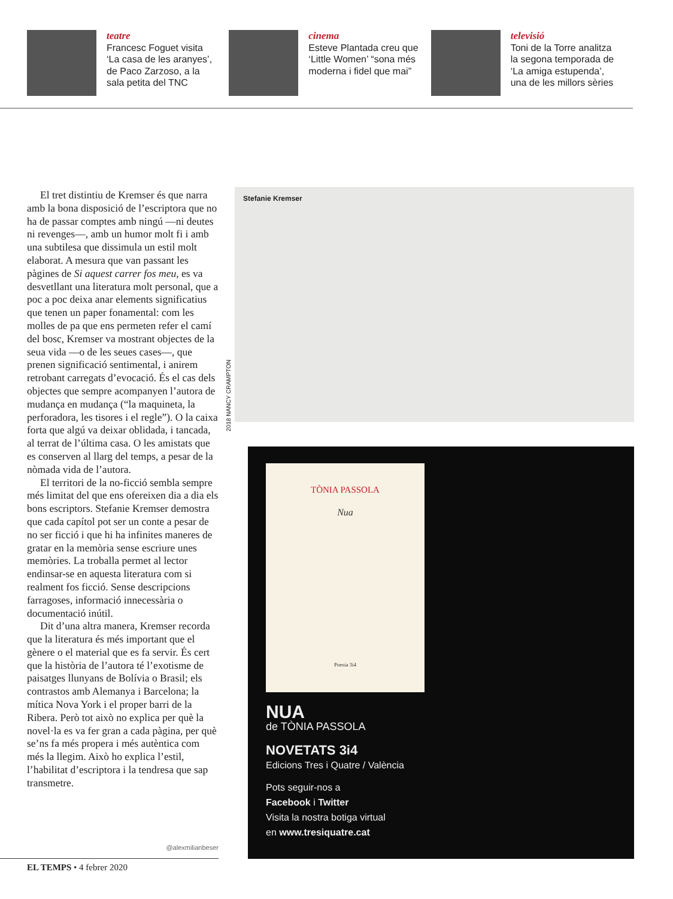teatre
Francesc Foguet visita ‘La casa de les aranyes’, de Paco Zarzoso, a la sala petita del TNC
cinema
Esteve Plantada creu que ‘Little Women’ “sona més moderna i fidel que mai”
televisió
Toni de la Torre analitza la segona temporada de ‘La amiga estupenda’, una de les millors sèries
El tret distintiu de Kremser és que narra amb la bona disposició de l’escriptora que no ha de passar comptes amb ningú —ni deutes ni revenges—, amb un humor molt fi i amb una subtilesa que dissimula un estil molt elaborat. A mesura que van passant les pàgines de Si aquest carrer fos meu, es va desvetllant una literatura molt personal, que a poc a poc deixa anar elements significatius que tenen un paper fonamental: com les molles de pa que ens permeten refer el camí del bosc, Kremser va mostrant objectes de la seua vida —o de les seues cases—, que prenen significació sentimental, i anirem retrobant carregats d’evocació. És el cas dels objectes que sempre acompanyen l’autora de mudança en mudança (“la maquineta, la perforadora, les tisores i el regle”). O la caixa forta que algú va deixar oblidada, i tancada, al terrat de l’última casa. O les amistats que es conserven al llarg del temps, a pesar de la nòmada vida de l’autora.
El territori de la no-ficció sembla sempre més limitat del que ens ofereixen dia a dia els bons escriptors. Stefanie Kremser demostra que cada capítol pot ser un conte a pesar de no ser ficció i que hi ha infinites maneres de gratar en la memòria sense escriure unes memòries. La troballa permet al lector endinsar-se en aquesta literatura com si realment fos ficció. Sense descripcions farragoses, informació innecessària o documentació inútil.
Dit d’una altra manera, Kremser recorda que la literatura és més important que el gènere o el material que es fa servir. És cert que la història de l’autora té l’exotisme de paisatges llunyans de Bolívia o Brasil; els contrastos amb Alemanya i Barcelona; la mítica Nova York i el proper barri de la Ribera. Però tot això no explica per què la novel·la es va fer gran a cada pàgina, per què se’ns fa més propera i més autèntica com més la llegim. Això ho explica l’estil, l’habilitat d’escriptora i la tendresa que sap transmetre.
@alexmilianbeser
EL TEMPS • 4 febrer 2020
2018 NANCY CRAMPTON
Stefanie Kremser
TÒNIA PASSOLA
Nua
Poesia 3i4
NUA
de TÒNIA PASSOLA
NOVETATS 3i4
Edicions Tres i Quatre / València
Pots seguir-nos a
Facebook i Twitter
Visita la nostra botiga virtual
en www.tresiquatre.cat